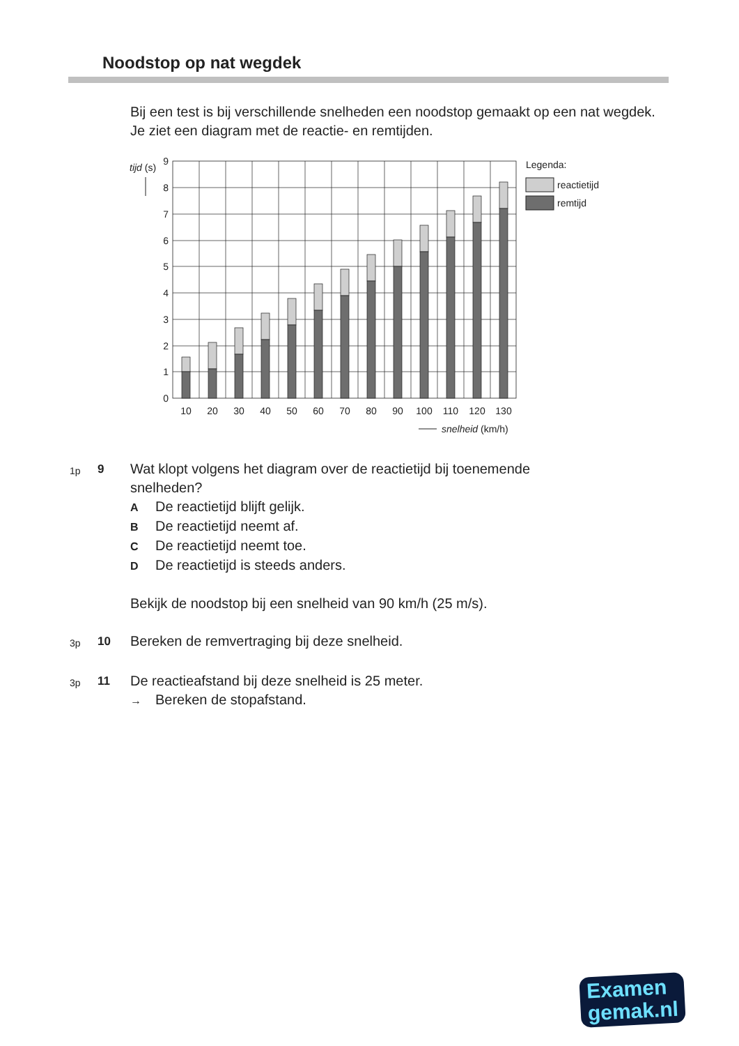Noodstop op nat wegdek
Bij een test is bij verschillende snelheden een noodstop gemaakt op een nat wegdek.
Je ziet een diagram met de reactie- en remtijden.
tijd (s)
0
1
2
3
4
5
6
7
8
9
10
20
30
40
50
60
70
80
90
100
110
120
130
snelheid (km/h)
Legenda:
reactietijd
remtijd
1p
9
Wat klopt volgens het diagram over de reactietijd bij toenemende
snelheden?
A De reactietijd blijft gelijk.
B De reactietijd neemt af.
C De reactietijd neemt toe.
D De reactietijd is steeds anders.
Bekijk de noodstop bij een snelheid van 90 km/h (25 m/s).
3p
10
Bereken de remvertraging bij deze snelheid.
3p
11
De reactieafstand bij deze snelheid is 25 meter.
→ Bereken de stopafstand.
Examen
gemak.nl